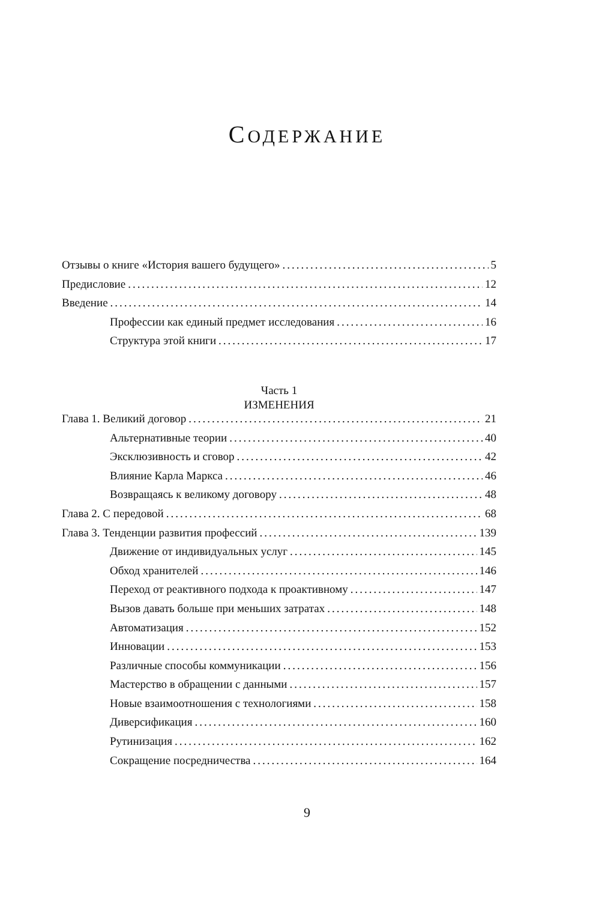СОДЕРЖАНИЕ
Отзывы о книге «История вашего будущего» 5
Предисловие 12
Введение 14
Профессии как единый предмет исследования 16
Структура этой книги 17
Часть 1
ИЗМЕНЕНИЯ
Глава 1. Великий договор 21
Альтернативные теории 40
Эксклюзивность и сговор 42
Влияние Карла Маркса 46
Возвращаясь к великому договору 48
Глава 2. С передовой 68
Глава 3. Тенденции развития профессий 139
Движение от индивидуальных услуг 145
Обход хранителей 146
Переход от реактивного подхода к проактивному 147
Вызов давать больше при меньших затратах 148
Автоматизация 152
Инновации 153
Различные способы коммуникации 156
Мастерство в обращении с данными 157
Новые взаимоотношения с технологиями 158
Диверсификация 160
Рутинизация 162
Сокращение посредничества 164
9